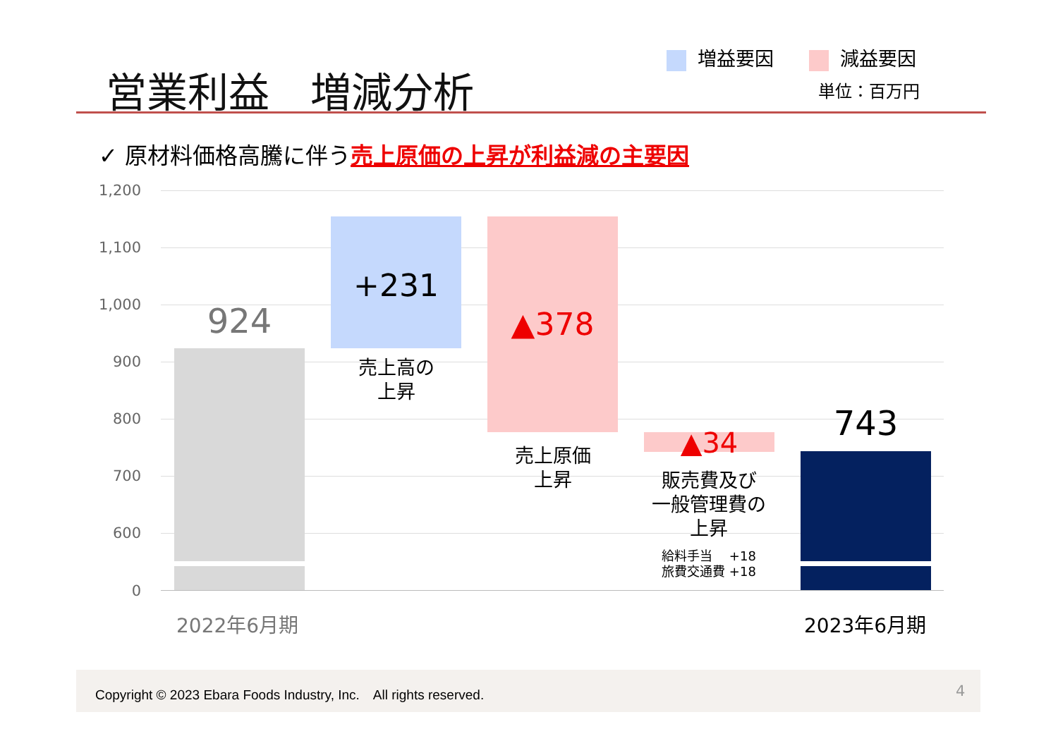営業利益　増減分析
増益要因 減益要因
単位：百万円
✓ 原材料価格高騰に伴う売上原価の上昇が利益減の主要因
1,200
1,100
1,000
900
800
700
600
0
924
+231
売上高の
上昇
▲378
売上原価
上昇
▲34
販売費及び
一般管理費の
上昇
給料手当　 +18
旅費交通費 +18
743
2022年6月期 2023年6月期
Copyright © 2023 Ebara Foods Industry, Inc.　All rights reserved.
4